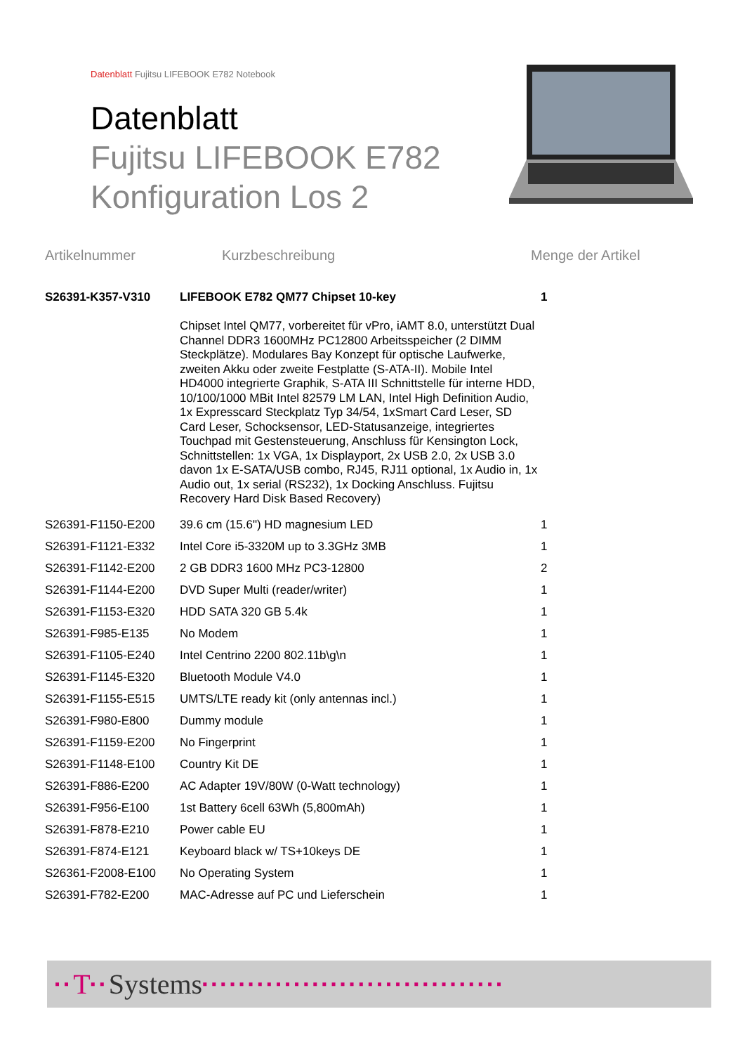Datenblatt Fujitsu LIFEBOOK E782 Notebook
Datenblatt
Fujitsu LIFEBOOK E782
Konfiguration Los 2
Artikelnummer Kurzbeschreibung Menge der Artikel
| S26391-K357-V310 | LIFEBOOK E782 QM77 Chipset 10-key | 1 |
| | Chipset Intel QM77, vorbereitet für vPro, iAMT 8.0, unterstützt Dual Channel DDR3 1600MHz PC12800 Arbeitsspeicher (2 DIMM Steckplätze). Modulares Bay Konzept für optische Laufwerke, zweiten Akku oder zweite Festplatte (S-ATA-II). Mobile Intel HD4000 integrierte Graphik, S-ATA III Schnittstelle für interne HDD, 10/100/1000 MBit Intel 82579 LM LAN, Intel High Definition Audio, 1x Expresscard Steckplatz Typ 34/54, 1xSmart Card Leser, SD Card Leser, Schocksensor, LED-Statusanzeige, integriertes Touchpad mit Gestensteuerung, Anschluss für Kensington Lock, Schnittstellen: 1x VGA, 1x Displayport, 2x USB 2.0, 2x USB 3.0 davon 1x E-SATA/USB combo, RJ45, RJ11 optional, 1x Audio in, 1x Audio out, 1x serial (RS232), 1x Docking Anschluss. Fujitsu Recovery Hard Disk Based Recovery) | |
| S26391-F1150-E200 | 39.6 cm (15.6") HD magnesium LED | 1 |
| S26391-F1121-E332 | Intel Core i5-3320M up to 3.3GHz 3MB | 1 |
| S26391-F1142-E200 | 2 GB DDR3 1600 MHz PC3-12800 | 2 |
| S26391-F1144-E200 | DVD Super Multi (reader/writer) | 1 |
| S26391-F1153-E320 | HDD SATA 320 GB 5.4k | 1 |
| S26391-F985-E135 | No Modem | 1 |
| S26391-F1105-E240 | Intel Centrino 2200 802.11b\g\n | 1 |
| S26391-F1145-E320 | Bluetooth Module V4.0 | 1 |
| S26391-F1155-E515 | UMTS/LTE ready kit (only antennas incl.) | 1 |
| S26391-F980-E800 | Dummy module | 1 |
| S26391-F1159-E200 | No Fingerprint | 1 |
| S26391-F1148-E100 | Country Kit DE | 1 |
| S26391-F886-E200 | AC Adapter 19V/80W (0-Watt technology) | 1 |
| S26391-F956-E100 | 1st Battery 6cell 63Wh (5,800mAh) | 1 |
| S26391-F878-E210 | Power cable EU | 1 |
| S26391-F874-E121 | Keyboard black w/ TS+10keys DE | 1 |
| S26361-F2008-E100 | No Operating System | 1 |
| S26391-F782-E200 | MAC-Adresse auf PC und Lieferschein | 1 |
▪▪ T ▪▪ Systems ▪▪▪▪▪▪▪▪▪▪▪▪▪▪▪▪▪▪▪▪▪▪▪▪▪▪▪▪▪▪▪▪▪